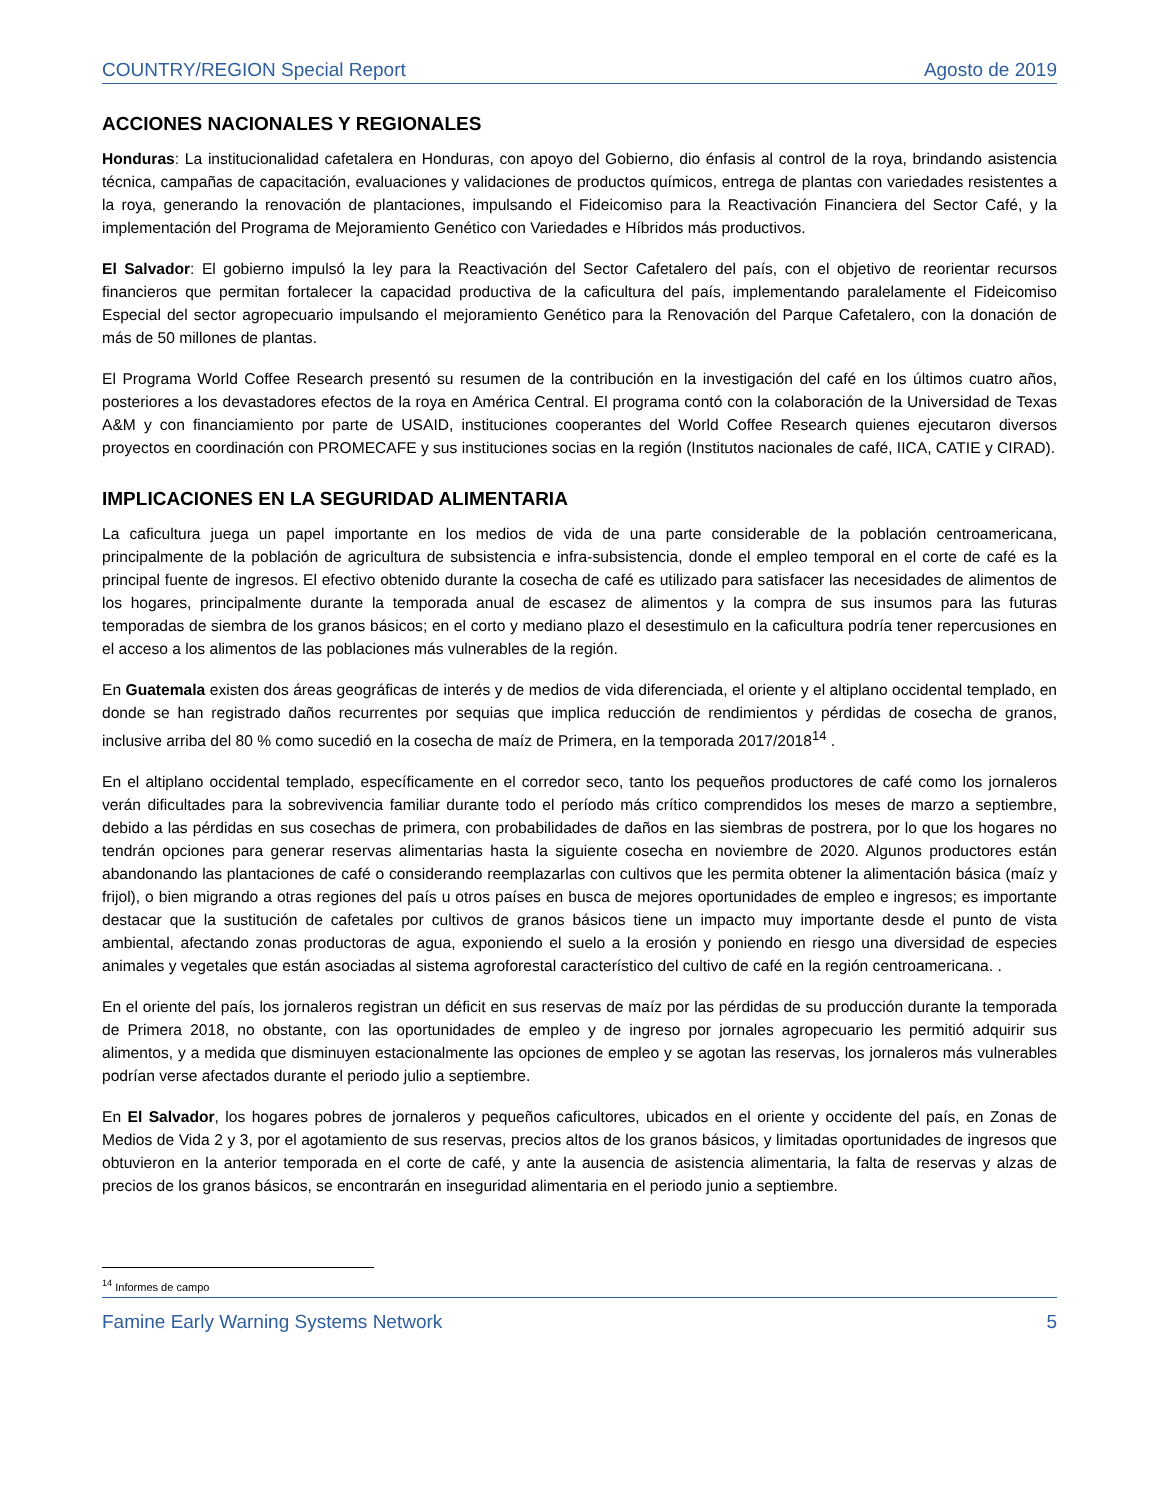COUNTRY/REGION Special Report Agosto de 2019
ACCIONES NACIONALES Y REGIONALES
Honduras: La institucionalidad cafetalera en Honduras, con apoyo del Gobierno, dio énfasis al control de la roya, brindando asistencia técnica, campañas de capacitación, evaluaciones y validaciones de productos químicos, entrega de plantas con variedades resistentes a la roya, generando la renovación de plantaciones, impulsando el Fideicomiso para la Reactivación Financiera del Sector Café, y la implementación del Programa de Mejoramiento Genético con Variedades e Híbridos más productivos.
El Salvador: El gobierno impulsó la ley para la Reactivación del Sector Cafetalero del país, con el objetivo de reorientar recursos financieros que permitan fortalecer la capacidad productiva de la caficultura del país, implementando paralelamente el Fideicomiso Especial del sector agropecuario impulsando el mejoramiento Genético para la Renovación del Parque Cafetalero, con la donación de más de 50 millones de plantas.
El Programa World Coffee Research presentó su resumen de la contribución en la investigación del café en los últimos cuatro años, posteriores a los devastadores efectos de la roya en América Central. El programa contó con la colaboración de la Universidad de Texas A&M y con financiamiento por parte de USAID, instituciones cooperantes del World Coffee Research quienes ejecutaron diversos proyectos en coordinación con PROMECAFE y sus instituciones socias en la región (Institutos nacionales de café, IICA, CATIE y CIRAD).
IMPLICACIONES EN LA SEGURIDAD ALIMENTARIA
La caficultura juega un papel importante en los medios de vida de una parte considerable de la población centroamericana, principalmente de la población de agricultura de subsistencia e infra-subsistencia, donde el empleo temporal en el corte de café es la principal fuente de ingresos. El efectivo obtenido durante la cosecha de café es utilizado para satisfacer las necesidades de alimentos de los hogares, principalmente durante la temporada anual de escasez de alimentos y la compra de sus insumos para las futuras temporadas de siembra de los granos básicos; en el corto y mediano plazo el desestimulo en la caficultura podría tener repercusiones en el acceso a los alimentos de las poblaciones más vulnerables de la región.
En Guatemala existen dos áreas geográficas de interés y de medios de vida diferenciada, el oriente y el altiplano occidental templado, en donde se han registrado daños recurrentes por sequias que implica reducción de rendimientos y pérdidas de cosecha de granos, inclusive arriba del 80 % como sucedió en la cosecha de maíz de Primera, en la temporada 2017/2018<sup>14</sup> .
En el altiplano occidental templado, específicamente en el corredor seco, tanto los pequeños productores de café como los jornaleros verán dificultades para la sobrevivencia familiar durante todo el período más crítico comprendidos los meses de marzo a septiembre, debido a las pérdidas en sus cosechas de primera, con probabilidades de daños en las siembras de postrera, por lo que los hogares no tendrán opciones para generar reservas alimentarias hasta la siguiente cosecha en noviembre de 2020. Algunos productores están abandonando las plantaciones de café o considerando reemplazarlas con cultivos que les permita obtener la alimentación básica (maíz y frijol), o bien migrando a otras regiones del país u otros países en busca de mejores oportunidades de empleo e ingresos; es importante destacar que la sustitución de cafetales por cultivos de granos básicos tiene un impacto muy importante desde el punto de vista ambiental, afectando zonas productoras de agua, exponiendo el suelo a la erosión y poniendo en riesgo una diversidad de especies animales y vegetales que están asociadas al sistema agroforestal característico del cultivo de café en la región centroamericana. .
En el oriente del país, los jornaleros registran un déficit en sus reservas de maíz por las pérdidas de su producción durante la temporada de Primera 2018, no obstante, con las oportunidades de empleo y de ingreso por jornales agropecuario les permitió adquirir sus alimentos, y a medida que disminuyen estacionalmente las opciones de empleo y se agotan las reservas, los jornaleros más vulnerables podrían verse afectados durante el periodo julio a septiembre.
En El Salvador, los hogares pobres de jornaleros y pequeños caficultores, ubicados en el oriente y occidente del país, en Zonas de Medios de Vida 2 y 3, por el agotamiento de sus reservas, precios altos de los granos básicos, y limitadas oportunidades de ingresos que obtuvieron en la anterior temporada en el corte de café, y ante la ausencia de asistencia alimentaria, la falta de reservas y alzas de precios de los granos básicos, se encontrarán en inseguridad alimentaria en el periodo junio a septiembre.
<sup>14</sup> Informes de campo
Famine Early Warning Systems Network 5